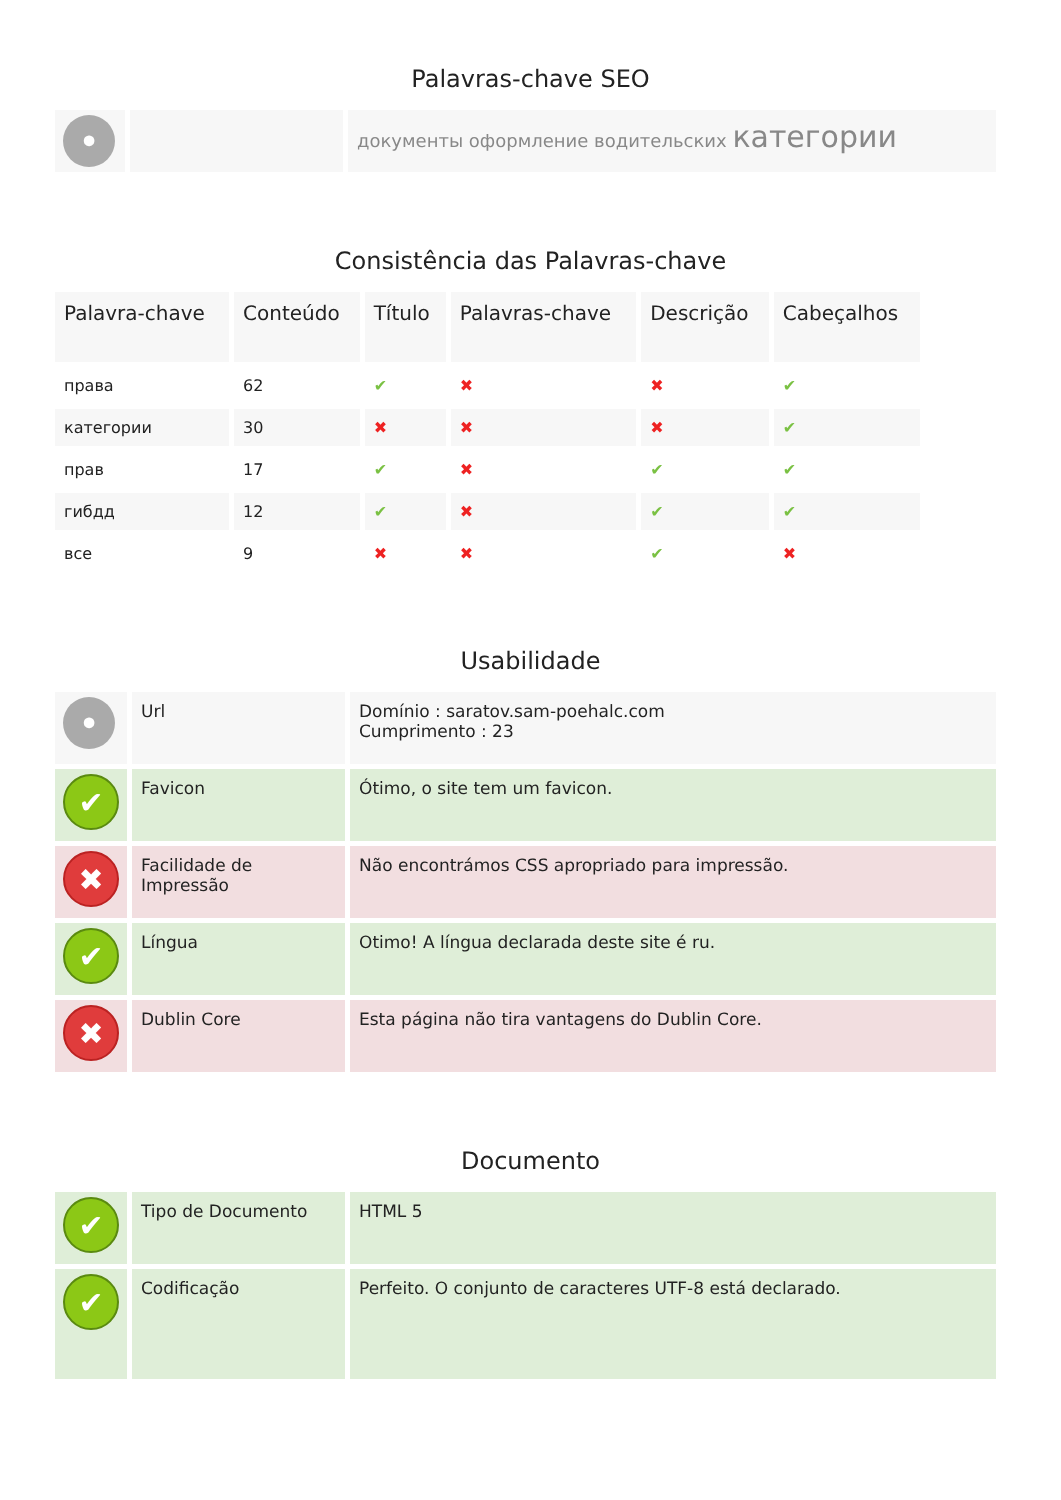Palavras-chave SEO
| • | | документы оформление водительских категории |
Consistência das Palavras-chave
| Palavra-chave | Conteúdo | Título | Palavras-chave | Descrição | Cabeçalhos |
| --- | --- | --- | --- | --- | --- |
| права | 62 | ✔ | ✖ | ✖ | ✔ |
| категории | 30 | ✖ | ✖ | ✖ | ✔ |
| прав | 17 | ✔ | ✖ | ✔ | ✔ |
| гибдд | 12 | ✔ | ✖ | ✔ | ✔ |
| все | 9 | ✖ | ✖ | ✔ | ✖ |
Usabilidade
| • | Url | Domínio : saratov.sam-poehalc.com Cumprimento : 23 |
| ✔ | Favicon | Ótimo, o site tem um favicon. |
| ✖ | Facilidade de Impressão | Não encontrámos CSS apropriado para impressão. |
| ✔ | Língua | Otimo! A língua declarada deste site é ru. |
| ✖ | Dublin Core | Esta página não tira vantagens do Dublin Core. |
Documento
| ✔ | Tipo de Documento | HTML 5 |
| ✔ | Codificação | Perfeito. O conjunto de caracteres UTF-8 está declarado. |